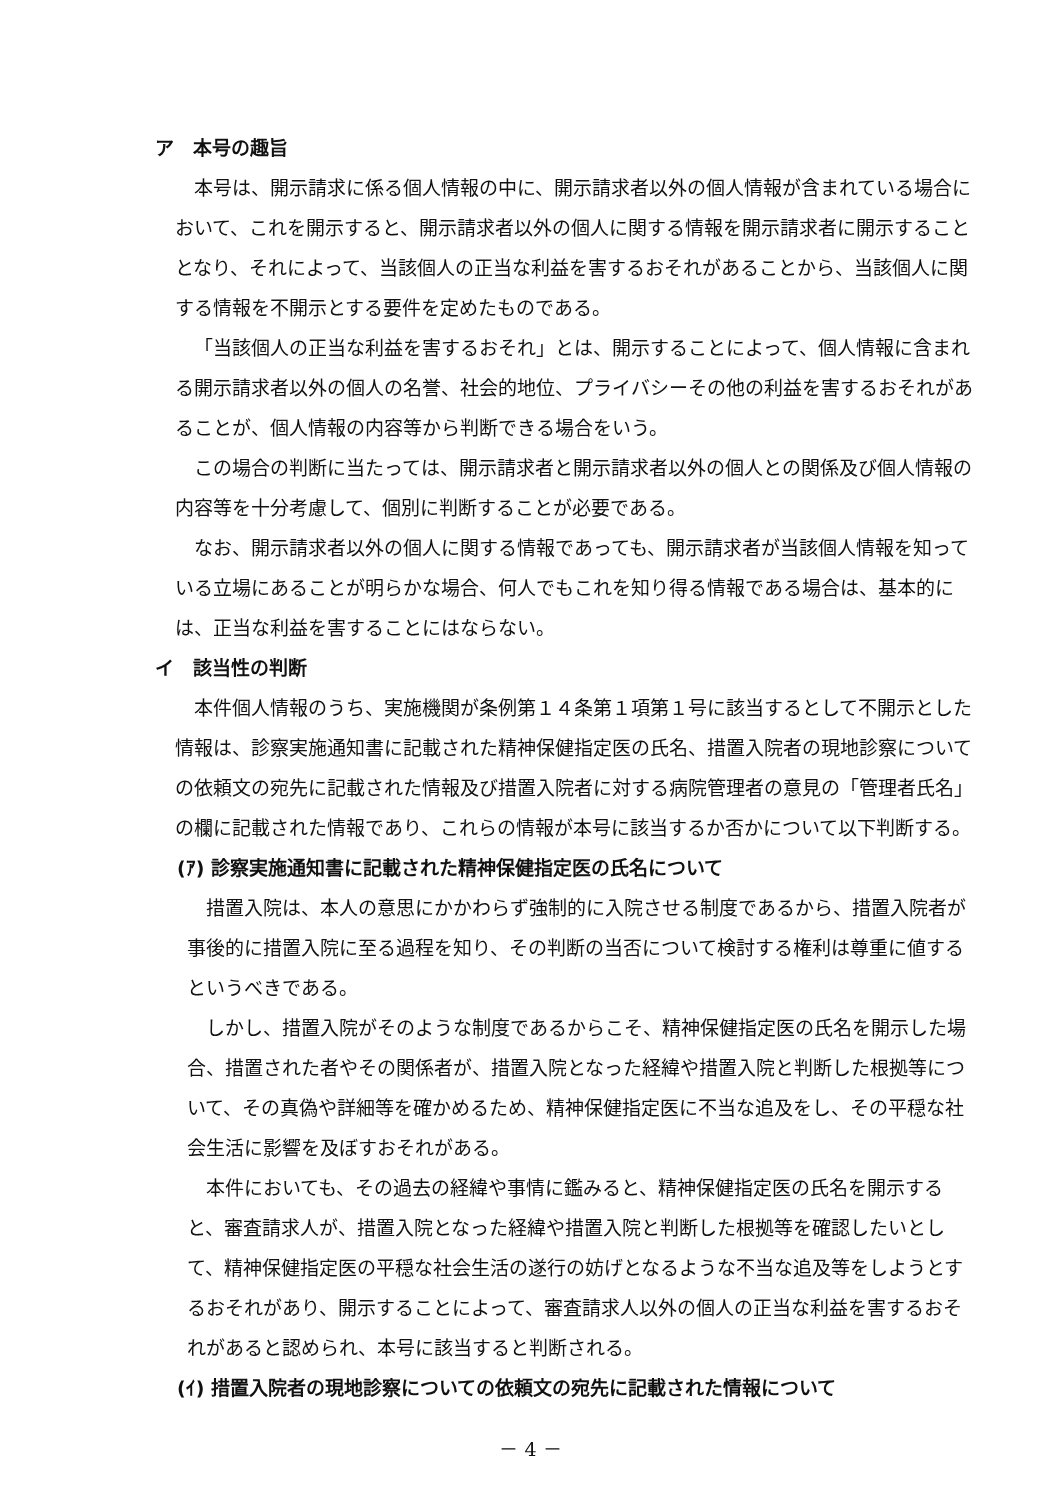ア　本号の趣旨
本号は、開示請求に係る個人情報の中に、開示請求者以外の個人情報が含まれている場合において、これを開示すると、開示請求者以外の個人に関する情報を開示請求者に開示することとなり、それによって、当該個人の正当な利益を害するおそれがあることから、当該個人に関する情報を不開示とする要件を定めたものである。
「当該個人の正当な利益を害するおそれ」とは、開示することによって、個人情報に含まれる開示請求者以外の個人の名誉、社会的地位、プライバシーその他の利益を害するおそれがあることが、個人情報の内容等から判断できる場合をいう。
この場合の判断に当たっては、開示請求者と開示請求者以外の個人との関係及び個人情報の内容等を十分考慮して、個別に判断することが必要である。
なお、開示請求者以外の個人に関する情報であっても、開示請求者が当該個人情報を知っている立場にあることが明らかな場合、何人でもこれを知り得る情報である場合は、基本的には、正当な利益を害することにはならない。
イ　該当性の判断
本件個人情報のうち、実施機関が条例第１４条第１項第１号に該当するとして不開示とした情報は、診察実施通知書に記載された精神保健指定医の氏名、措置入院者の現地診察についての依頼文の宛先に記載された情報及び措置入院者に対する病院管理者の意見の「管理者氏名」の欄に記載された情報であり、これらの情報が本号に該当するか否かについて以下判断する。
(ｱ) 診察実施通知書に記載された精神保健指定医の氏名について
措置入院は、本人の意思にかかわらず強制的に入院させる制度であるから、措置入院者が事後的に措置入院に至る過程を知り、その判断の当否について検討する権利は尊重に値するというべきである。
しかし、措置入院がそのような制度であるからこそ、精神保健指定医の氏名を開示した場合、措置された者やその関係者が、措置入院となった経緯や措置入院と判断した根拠等について、その真偽や詳細等を確かめるため、精神保健指定医に不当な追及をし、その平穏な社会生活に影響を及ぼすおそれがある。
本件においても、その過去の経緯や事情に鑑みると、精神保健指定医の氏名を開示すると、審査請求人が、措置入院となった経緯や措置入院と判断した根拠等を確認したいとして、精神保健指定医の平穏な社会生活の遂行の妨げとなるような不当な追及等をしようとするおそれがあり、開示することによって、審査請求人以外の個人の正当な利益を害するおそれがあると認められ、本号に該当すると判断される。
(ｲ) 措置入院者の現地診察についての依頼文の宛先に記載された情報について
－ 4 －